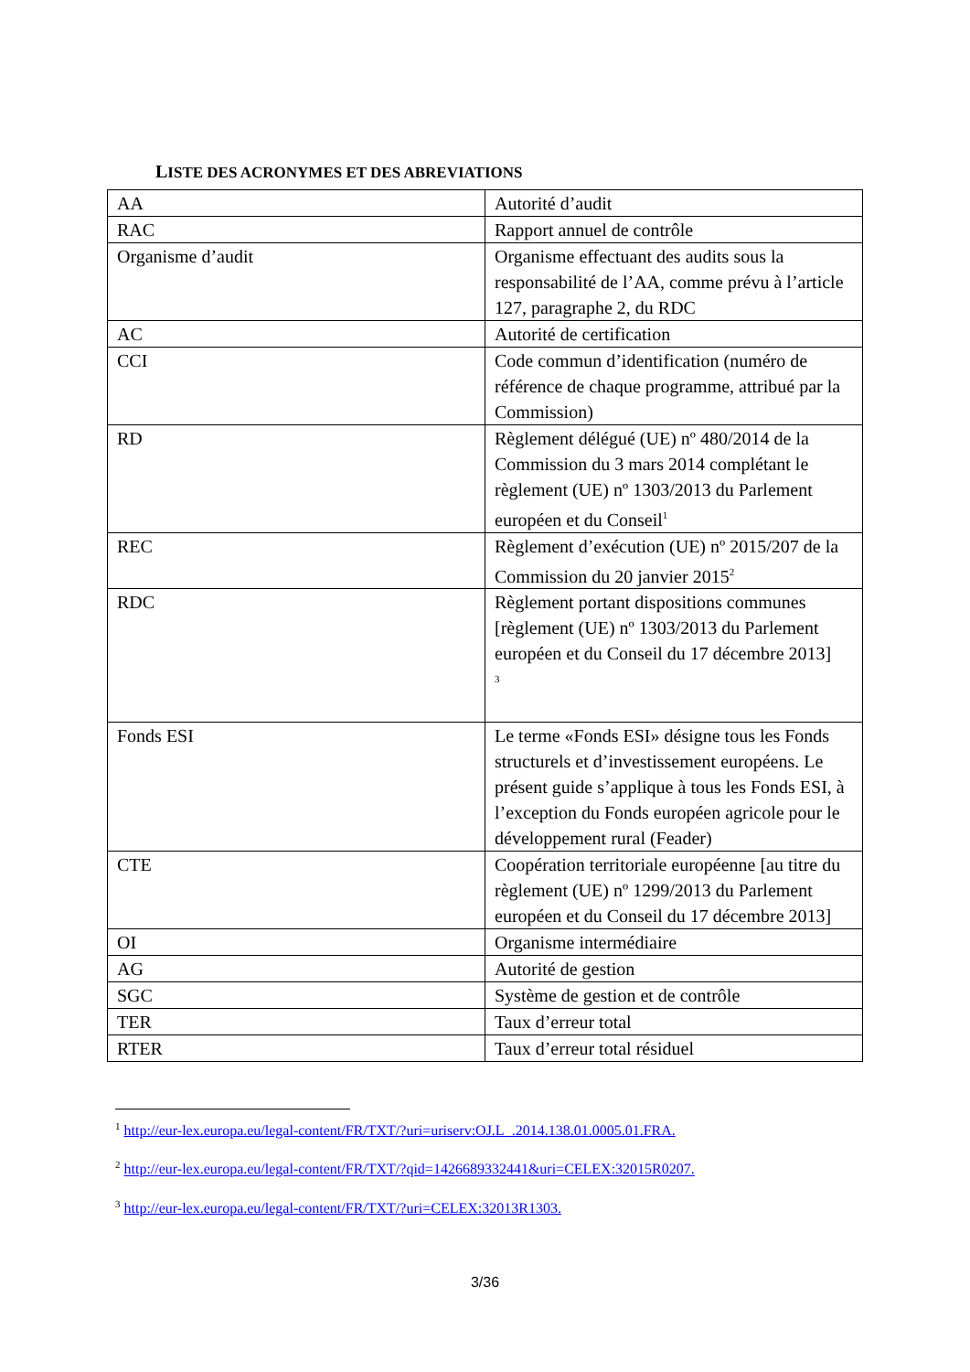LISTE DES ACRONYMES ET DES ABREVIATIONS
| AA | Autorité d’audit |
| RAC | Rapport annuel de contrôle |
| Organisme d’audit | Organisme effectuant des audits sous la responsabilité de l’AA, comme prévu à l’article 127, paragraphe 2, du RDC |
| AC | Autorité de certification |
| CCI | Code commun d’identification (numéro de référence de chaque programme, attribué par la Commission) |
| RD | Règlement délégué (UE) nº 480/2014 de la Commission du 3 mars 2014 complétant le règlement (UE) nº 1303/2013 du Parlement européen et du Conseil<sup>1</sup> |
| REC | Règlement d’exécution (UE) nº 2015/207 de la Commission du 20 janvier 2015<sup>2</sup> |
| RDC | Règlement portant dispositions communes [règlement (UE) nº 1303/2013 du Parlement européen et du Conseil du 17 décembre 2013] <sup>3</sup> |
| Fonds ESI | Le terme «Fonds ESI» désigne tous les Fonds structurels et d’investissement européens. Le présent guide s’applique à tous les Fonds ESI, à l’exception du Fonds européen agricole pour le développement rural (Feader) |
| CTE | Coopération territoriale européenne [au titre du règlement (UE) nº 1299/2013 du Parlement européen et du Conseil du 17 décembre 2013] |
| OI | Organisme intermédiaire |
| AG | Autorité de gestion |
| SGC | Système de gestion et de contrôle |
| TER | Taux d’erreur total |
| RTER | Taux d’erreur total résiduel |
<sup>1</sup> http://eur-lex.europa.eu/legal-content/FR/TXT/?uri=uriserv:OJ.L_.2014.138.01.0005.01.FRA.
<sup>2</sup> http://eur-lex.europa.eu/legal-content/FR/TXT/?qid=1426689332441&uri=CELEX:32015R0207.
<sup>3</sup> http://eur-lex.europa.eu/legal-content/FR/TXT/?uri=CELEX:32013R1303.
3/36